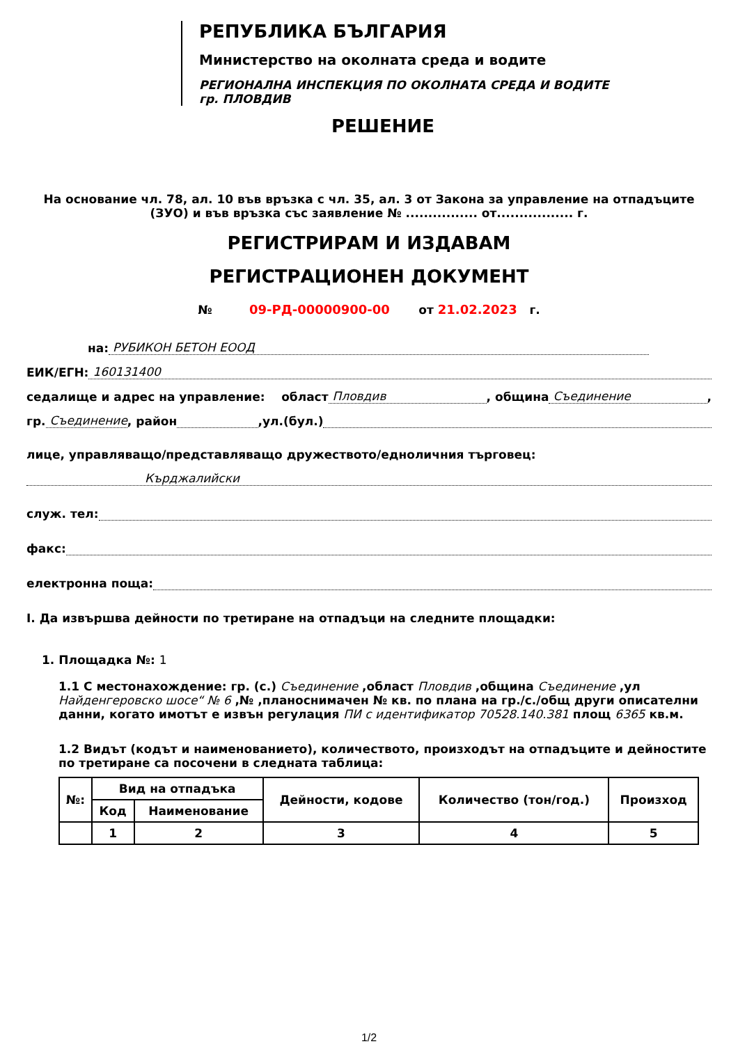РЕПУБЛИКА БЪЛГАРИЯ
Министерство на околната среда и водите
РЕГИОНАЛНА ИНСПЕКЦИЯ ПО ОКОЛНАТА СРЕДА И ВОДИТЕ
гр. ПЛОВДИВ
РЕШЕНИЕ
На основание чл. 78, ал. 10 във връзка с чл. 35, ал. 3 от Закона за управление на отпадъците (ЗУО) и във връзка със заявление № ................ от................. г.
РЕГИСТРИРАМ И ИЗДАВАМ
РЕГИСТРАЦИОНЕН ДОКУМЕНТ
№ 09-РД-00000900-00 от 21.02.2023 г.
на: РУБИКОН БЕТОН ЕООД
ЕИК/ЕГН: 160131400
седалище и адрес на управление: област Пловдив, община Съединение,
гр. Съединение, район ,ул.(бул.)
лице, управляващо/представляващо дружеството/едноличния търговец:
Кърджалийски
служ. тел:
факс:
електронна поща:
I. Да извършва дейности по третиране на отпадъци на следните площадки:
1. Площадка №: 1
1.1 С местонахождение: гр. (с.) Съединение ,област Пловдив ,община Съединение ,ул Найденгеровско шосе“ № 6 ,№ ,планоснимачен № кв. по плана на гр./с./общ други описателни данни, когато имотът е извън регулация ПИ с идентификатор 70528.140.381 площ 6365 кв.м.
1.2 Видът (кодът и наименованието), количеството, произходът на отпадъците и дейностите по третиране са посочени в следната таблица:
| №: | Вид на отпадъка | | Дейности, кодове | Количество (тон/год.) | Произход |
| --- | --- | --- | --- | --- | --- |
| | Код | Наименование | | | |
| | 1 | 2 | 3 | 4 | 5 |
1/2